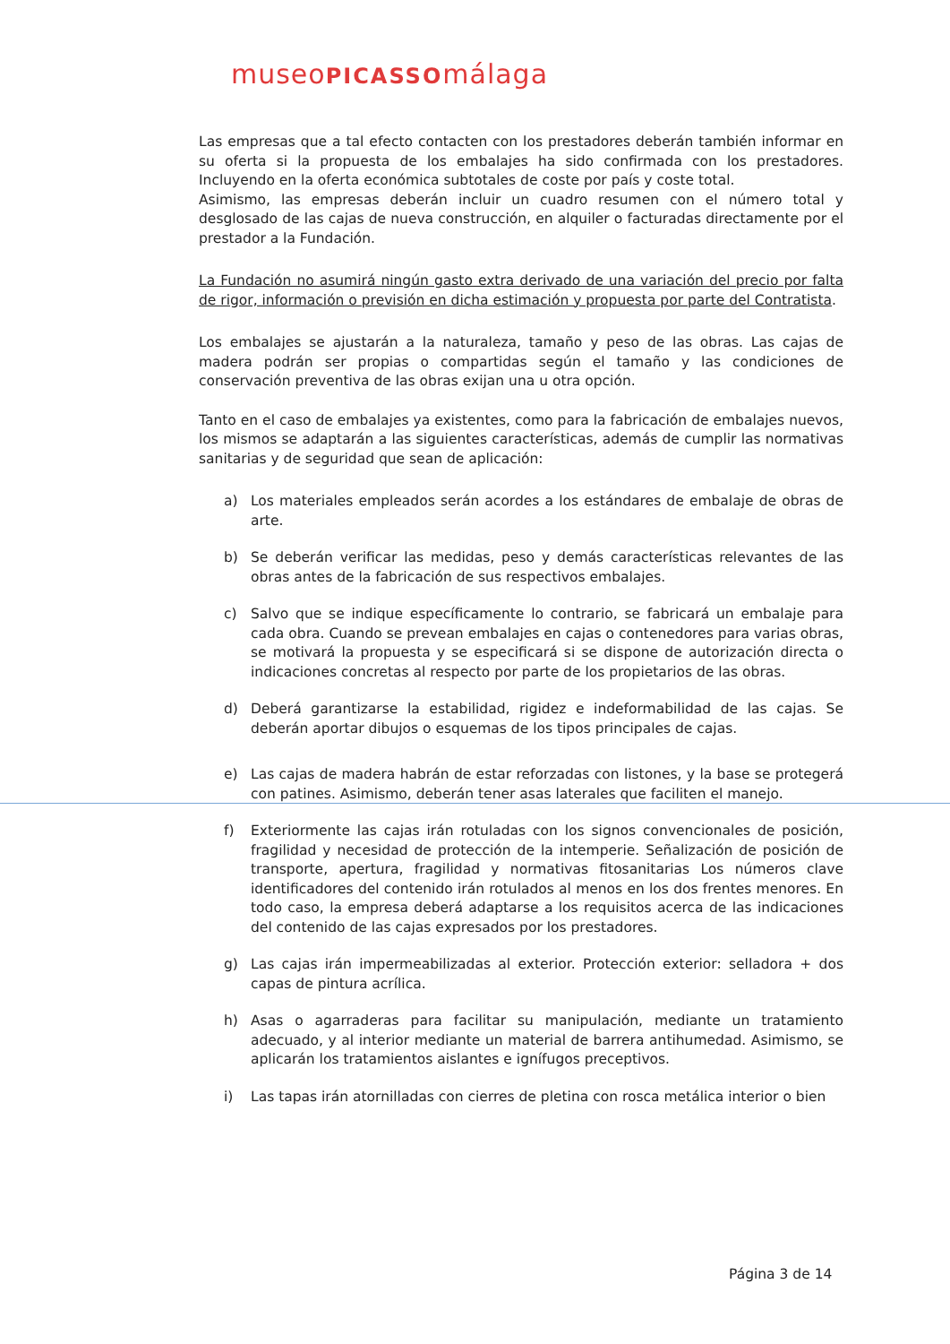museoPICASSOmálaga
Las empresas que a tal efecto contacten con los prestadores deberán también informar en su oferta si la propuesta de los embalajes ha sido confirmada con los prestadores. Incluyendo en la oferta económica subtotales de coste por país y coste total.
Asimismo, las empresas deberán incluir un cuadro resumen con el número total y desglosado de las cajas de nueva construcción, en alquiler o facturadas directamente por el prestador a la Fundación.
La Fundación no asumirá ningún gasto extra derivado de una variación del precio por falta de rigor, información o previsión en dicha estimación y propuesta por parte del Contratista.
Los embalajes se ajustarán a la naturaleza, tamaño y peso de las obras. Las cajas de madera podrán ser propias o compartidas según el tamaño y las condiciones de conservación preventiva de las obras exijan una u otra opción.
Tanto en el caso de embalajes ya existentes, como para la fabricación de embalajes nuevos, los mismos se adaptarán a las siguientes características, además de cumplir las normativas sanitarias y de seguridad que sean de aplicación:
a) Los materiales empleados serán acordes a los estándares de embalaje de obras de arte.
b) Se deberán verificar las medidas, peso y demás características relevantes de las obras antes de la fabricación de sus respectivos embalajes.
c) Salvo que se indique específicamente lo contrario, se fabricará un embalaje para cada obra. Cuando se prevean embalajes en cajas o contenedores para varias obras, se motivará la propuesta y se especificará si se dispone de autorización directa o indicaciones concretas al respecto por parte de los propietarios de las obras.
d) Deberá garantizarse la estabilidad, rigidez e indeformabilidad de las cajas. Se deberán aportar dibujos o esquemas de los tipos principales de cajas.
e) Las cajas de madera habrán de estar reforzadas con listones, y la base se protegerá con patines. Asimismo, deberán tener asas laterales que faciliten el manejo.
f) Exteriormente las cajas irán rotuladas con los signos convencionales de posición, fragilidad y necesidad de protección de la intemperie. Señalización de posición de transporte, apertura, fragilidad y normativas fitosanitarias Los números clave identificadores del contenido irán rotulados al menos en los dos frentes menores. En todo caso, la empresa deberá adaptarse a los requisitos acerca de las indicaciones del contenido de las cajas expresados por los prestadores.
g) Las cajas irán impermeabilizadas al exterior. Protección exterior: selladora + dos capas de pintura acrílica.
h) Asas o agarraderas para facilitar su manipulación, mediante un tratamiento adecuado, y al interior mediante un material de barrera antihumedad. Asimismo, se aplicarán los tratamientos aislantes e ignífugos preceptivos.
i) Las tapas irán atornilladas con cierres de pletina con rosca metálica interior o bien
Página 3 de 14